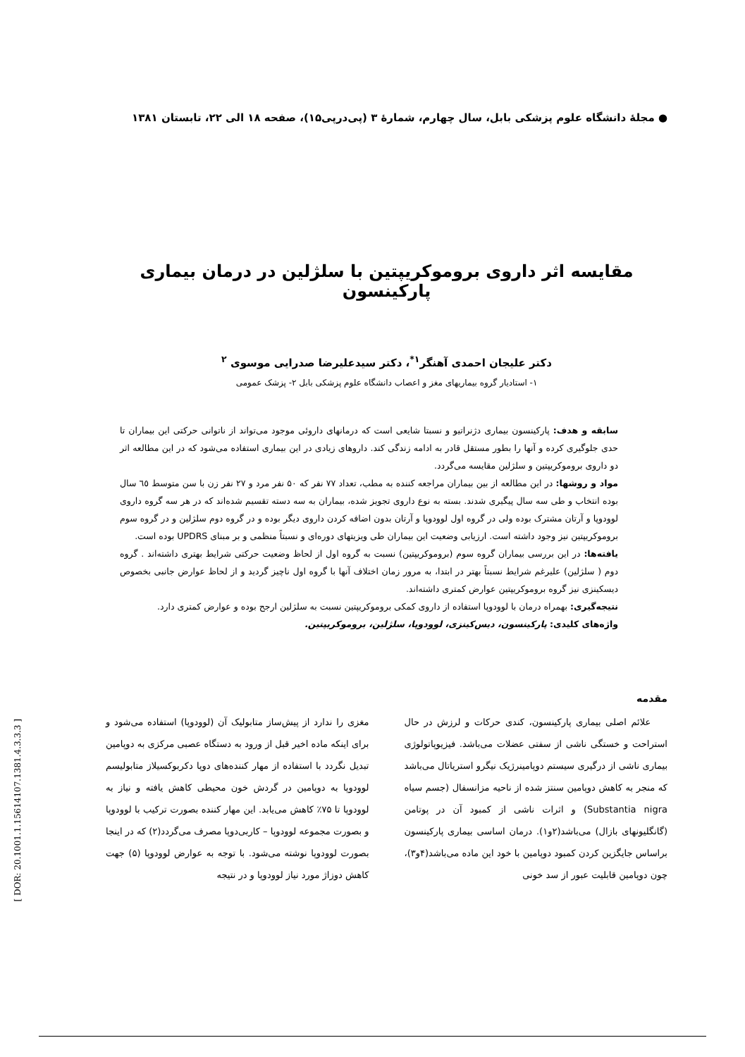● مجلهٔ دانشگاه علوم پزشکی بابل، سال چهارم، شمارهٔ ۳ (پی‌درپی۱۵)، صفحه ۱۸ الی ۲۲، تابستان ۱۳۸۱
مقایسه اثر داروی بروموکریپتین با سلژلین در درمان بیماری پارکینسون
دکتر علیجان احمدی آهنگر<sup>۱*</sup>، دکتر سیدعلیرضا صدرایی موسوی <sup>۲</sup>
۱- استادیار گروه بیماریهای مغز و اعصاب دانشگاه علوم پزشکی بابل ۲- پزشک عمومی
سابقه و هدف: پارکینسون بیماری دژنراتیو و نسبتا شایعی است که درمانهای داروئی موجود می‌تواند از ناتوانی حرکتی این بیماران تا حدی جلوگیری کرده و آنها را بطور مستقل قادر به ادامه زندگی کند. داروهای زیادی در این بیماری استفاده می‌شود که در این مطالعه اثر دو داروی بروموکریپتین و سلژلین مقایسه می‌گردد.
مواد و روشها: در این مطالعه از بین بیماران مراجعه کننده به مطب، تعداد ۷۷ نفر که ۵۰ نفر مرد و ۲۷ نفر زن با سن متوسط ٦٥ سال بوده انتخاب و طی سه سال پیگیری شدند. بسته به نوع داروی تجویز شده، بیماران به سه دسته تقسیم شده‌اند که در هر سه گروه داروی لوودوپا و آرتان مشترک بوده ولی در گروه اول لوودوپا و آرتان بدون اضافه کردن داروی دیگر بوده و در گروه دوم سلژلین و در گروه سوم بروموکریپتین نیز وجود داشته است. ارزیابی وضعیت این بیماران طی ویزیتهای دوره‌ای و نسبتاً منظمی و بر مبنای UPDRS بوده است.
یافته‌ها: در این بررسی بیماران گروه سوم (بروموکریپتین) نسبت به گروه اول از لحاظ وضعیت حرکتی شرایط بهتری داشته‌اند . گروه دوم ( سلژلین) علیرغم شرایط نسبتاً بهتر در ابتدا، به مرور زمان اختلاف آنها با گروه اول ناچیز گردید و از لحاظ عوارض جانبی بخصوص دیسکینزی نیز گروه بروموکریپتین عوارض کمتری داشته‌اند.
نتیجه‌گیری: بهمراه درمان با لوودوپا استفاده از داروی کمکی بروموکریپتین نسبت به سلژلین ارجح بوده و عوارض کمتری دارد.
واژه‌های کلیدی: پارکینسون، دیس‌کینزی، لوودوپا، سلژلین، بروموکریپتین.
مقدمه
علائم اصلی بیماری پارکینسون، کندی حرکات و لرزش در حال استراحت و خستگی ناشی از سفتی عضلات می‌باشد. فیزیوپاتولوژی بیماری ناشی از درگیری سیستم دوپامینرژیک نیگرو استریاتال می‌باشد که منجر به کاهش دوپامین سنتز شده از ناحیه مزانسفال (جسم سیاه Substantia nigra) و اثرات ناشی از کمبود آن در پوتامن (گانگلیونهای بازال) می‌باشد(۲و۱). درمان اساسی بیماری پارکینسون براساس جایگزین کردن کمبود دوپامین با خود این ماده می‌باشد(۴و۳)، چون دوپامین قابلیت عبور از سد خونی
مغزی را ندارد از پیش‌ساز متابولیک آن (لوودوپا) استفاده می‌شود و برای اینکه ماده اخیر قبل از ورود به دستگاه عصبی مرکزی به دوپامین تبدیل نگردد با استفاده از مهار کننده‌های دوپا دکربوکسیلاز متابولیسم لوودوپا به دوپامین در گردش خون محیطی کاهش یافته و نیاز به لوودوپا تا ۷۵٪ کاهش می‌یابد. این مهار کننده بصورت ترکیب با لوودوپا و بصورت مجموعه لوودوپا – کاربی‌دوپا مصرف می‌گردد(۲) که در اینجا بصورت لوودوپا نوشته می‌شود. با توجه به عوارض لوودوپا (۵) جهت کاهش دوزاژ مورد نیاز لوودوپا و در نتیجه
[ DOR: 20.1001.1.15614107.1381.4.3.3.3 ]